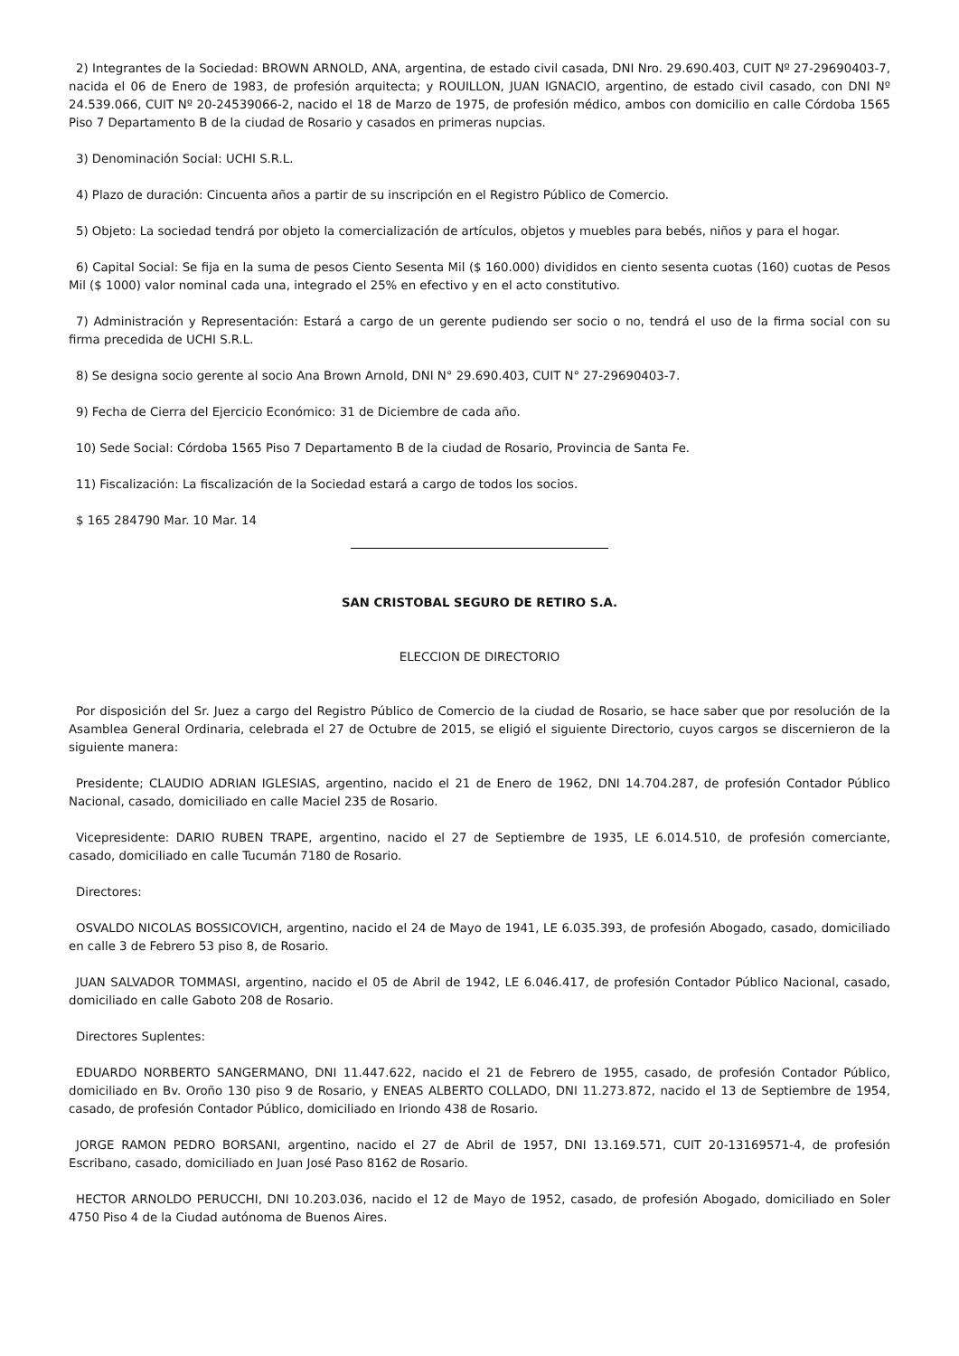2) Integrantes de la Sociedad: BROWN ARNOLD, ANA, argentina, de estado civil casada, DNI Nro. 29.690.403, CUIT Nº 27-29690403-7, nacida el 06 de Enero de 1983, de profesión arquitecta; y ROUILLON, JUAN IGNACIO, argentino, de estado civil casado, con DNI Nº 24.539.066, CUIT Nº 20-24539066-2, nacido el 18 de Marzo de 1975, de profesión médico, ambos con domicilio en calle Córdoba 1565 Piso 7 Departamento B de la ciudad de Rosario y casados en primeras nupcias.
3) Denominación Social: UCHI S.R.L.
4) Plazo de duración: Cincuenta años a partir de su inscripción en el Registro Público de Comercio.
5) Objeto: La sociedad tendrá por objeto la comercialización de artículos, objetos y muebles para bebés, niños y para el hogar.
6) Capital Social: Se fija en la suma de pesos Ciento Sesenta Mil ($ 160.000) divididos en ciento sesenta cuotas (160) cuotas de Pesos Mil ($ 1000) valor nominal cada una, integrado el 25% en efectivo y en el acto constitutivo.
7) Administración y Representación: Estará a cargo de un gerente pudiendo ser socio o no, tendrá el uso de la firma social con su firma precedida de UCHI S.R.L.
8) Se designa socio gerente al socio Ana Brown Arnold, DNI N° 29.690.403, CUIT N° 27-29690403-7.
9) Fecha de Cierra del Ejercicio Económico: 31 de Diciembre de cada año.
10) Sede Social: Córdoba 1565 Piso 7 Departamento B de la ciudad de Rosario, Provincia de Santa Fe.
11) Fiscalización: La fiscalización de la Sociedad estará a cargo de todos los socios.
$ 165 284790 Mar. 10 Mar. 14
SAN CRISTOBAL SEGURO DE RETIRO S.A.
ELECCION DE DIRECTORIO
Por disposición del Sr. Juez a cargo del Registro Público de Comercio de la ciudad de Rosario, se hace saber que por resolución de la Asamblea General Ordinaria, celebrada el 27 de Octubre de 2015, se eligió el siguiente Directorio, cuyos cargos se discernieron de la siguiente manera:
Presidente; CLAUDIO ADRIAN IGLESIAS, argentino, nacido el 21 de Enero de 1962, DNI 14.704.287, de profesión Contador Público Nacional, casado, domiciliado en calle Maciel 235 de Rosario.
Vicepresidente: DARIO RUBEN TRAPE, argentino, nacido el 27 de Septiembre de 1935, LE 6.014.510, de profesión comerciante, casado, domiciliado en calle Tucumán 7180 de Rosario.
Directores:
OSVALDO NICOLAS BOSSICOVICH, argentino, nacido el 24 de Mayo de 1941, LE 6.035.393, de profesión Abogado, casado, domiciliado en calle 3 de Febrero 53 piso 8, de Rosario.
JUAN SALVADOR TOMMASI, argentino, nacido el 05 de Abril de 1942, LE 6.046.417, de profesión Contador Público Nacional, casado, domiciliado en calle Gaboto 208 de Rosario.
Directores Suplentes:
EDUARDO NORBERTO SANGERMANO, DNI 11.447.622, nacido el 21 de Febrero de 1955, casado, de profesión Contador Público, domiciliado en Bv. Oroño 130 piso 9 de Rosario, y ENEAS ALBERTO COLLADO, DNI 11.273.872, nacido el 13 de Septiembre de 1954, casado, de profesión Contador Público, domiciliado en Iriondo 438 de Rosario.
JORGE RAMON PEDRO BORSANI, argentino, nacido el 27 de Abril de 1957, DNI 13.169.571, CUIT 20-13169571-4, de profesión Escribano, casado, domiciliado en Juan José Paso 8162 de Rosario.
HECTOR ARNOLDO PERUCCHI, DNI 10.203.036, nacido el 12 de Mayo de 1952, casado, de profesión Abogado, domiciliado en Soler 4750 Piso 4 de la Ciudad autónoma de Buenos Aires.